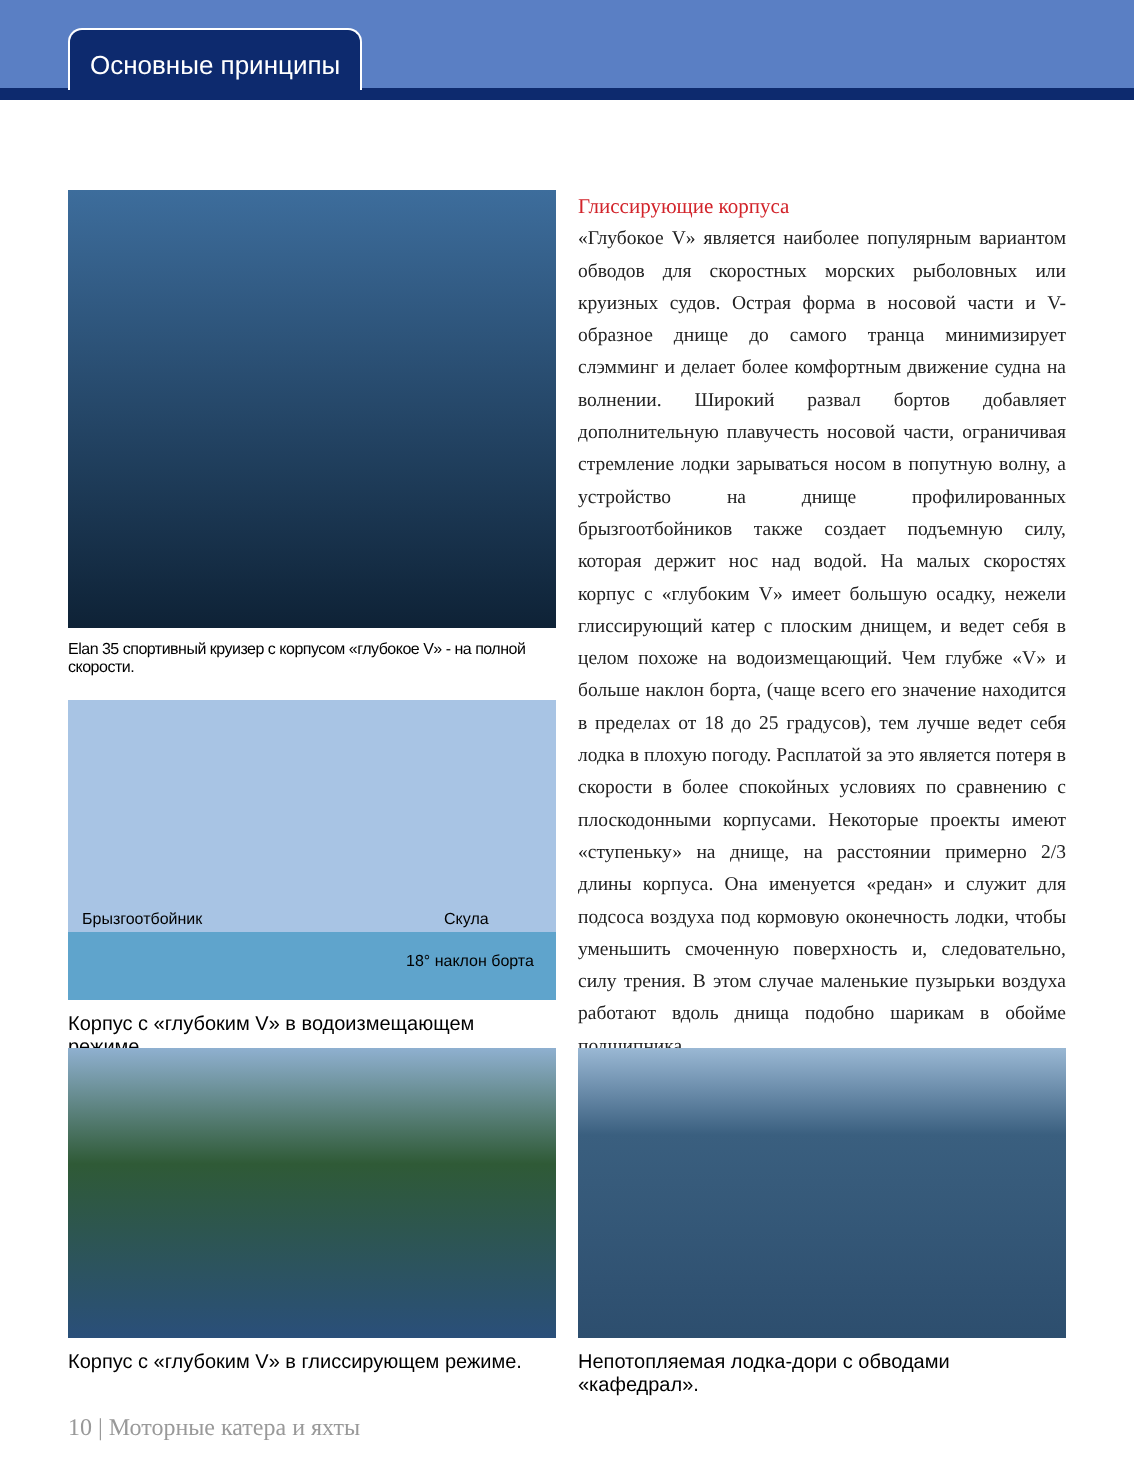Основные принципы
Elan 35 спортивный круизер с корпусом «глубокое V» - на полной скорости.
Брызгоотбойник Скула
18° наклон борта
Корпус с «глубоким V» в водоизмещающем режиме.
Глиссирующие корпуса
«Глубокое V» является наиболее популярным вариантом обводов для скоростных морских рыболовных или круизных судов. Острая форма в носовой части и V-образное днище до самого транца минимизирует слэмминг и делает более комфортным движение судна на волнении. Широкий развал бортов добавляет дополнительную плавучесть носовой части, ограничивая стремление лодки зарываться носом в попутную волну, а устройство на днище профилированных брызгоотбойников также создает подъемную силу, которая держит нос над водой. На малых скоростях корпус с «глубоким V» имеет большую осадку, нежели глиссирующий катер с плоским днищем, и ведет себя в целом похоже на водоизмещающий. Чем глубже «V» и больше наклон борта, (чаще всего его значение находится в пределах от 18 до 25 градусов), тем лучше ведет себя лодка в плохую погоду. Расплатой за это является потеря в скорости в более спокойных условиях по сравнению с плоскодонными корпусами. Некоторые проекты имеют «ступеньку» на днище, на расстоянии примерно 2/3 длины корпуса. Она именуется «редан» и служит для подсоса воздуха под кормовую оконечность лодки, чтобы уменьшить смоченную поверхность и, следовательно, силу трения. В этом случае маленькие пузырьки воздуха работают вдоль днища подобно шарикам в обойме подшипника.
Корпус с «глубоким V» в глиссирующем режиме. Непотопляемая лодка-дори с обводами «кафедрал».
10 | Моторные катера и яхты